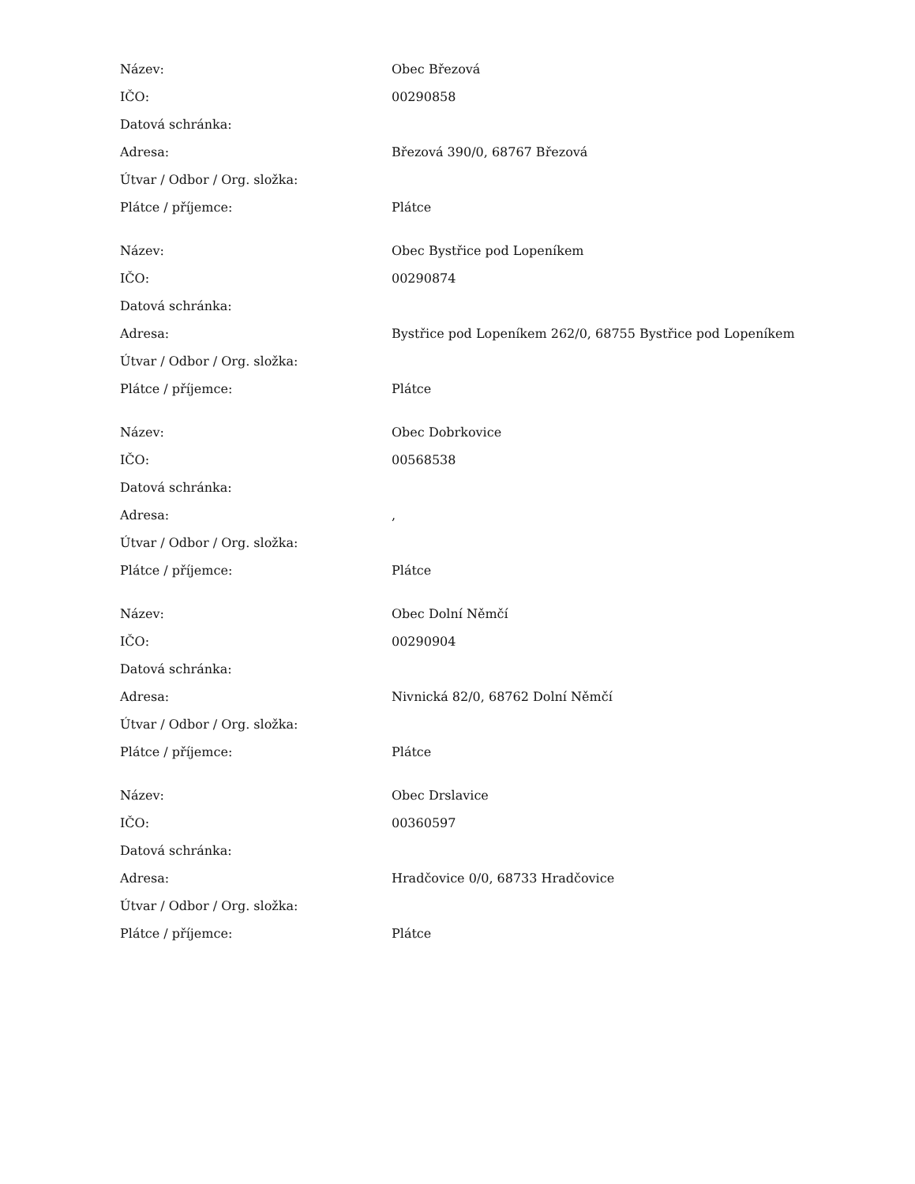| Název: | Obec Březová |
| IČO: | 00290858 |
| Datová schránka: | |
| Adresa: | Březová 390/0, 68767 Březová |
| Útvar / Odbor / Org. složka: | |
| Plátce / příjemce: | Plátce |
| Název: | Obec Bystřice pod Lopeníkem |
| IČO: | 00290874 |
| Datová schránka: | |
| Adresa: | Bystřice pod Lopeníkem 262/0, 68755 Bystřice pod Lopeníkem |
| Útvar / Odbor / Org. složka: | |
| Plátce / příjemce: | Plátce |
| Název: | Obec Dobrkovice |
| IČO: | 00568538 |
| Datová schránka: | |
| Adresa: | , |
| Útvar / Odbor / Org. složka: | |
| Plátce / příjemce: | Plátce |
| Název: | Obec Dolní Němčí |
| IČO: | 00290904 |
| Datová schránka: | |
| Adresa: | Nivnická 82/0, 68762 Dolní Němčí |
| Útvar / Odbor / Org. složka: | |
| Plátce / příjemce: | Plátce |
| Název: | Obec Drslavice |
| IČO: | 00360597 |
| Datová schránka: | |
| Adresa: | Hradčovice 0/0, 68733 Hradčovice |
| Útvar / Odbor / Org. složka: | |
| Plátce / příjemce: | Plátce |